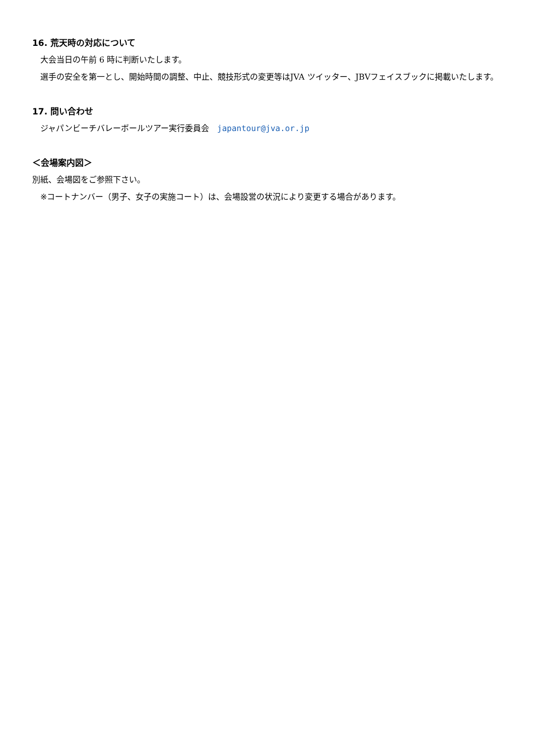16. 荒天時の対応について
　大会当日の午前 6 時に判断いたします。
　選手の安全を第一とし、開始時間の調整、中止、競技形式の変更等はJVA ツイッター、JBVフェイスブックに掲載いたします。
17. 問い合わせ
　ジャパンビーチバレーボールツアー実行委員会　japantour@jva.or.jp
＜会場案内図＞
別紙、会場図をご参照下さい。
　※コートナンバー（男子、女子の実施コート）は、会場設営の状況により変更する場合があります。